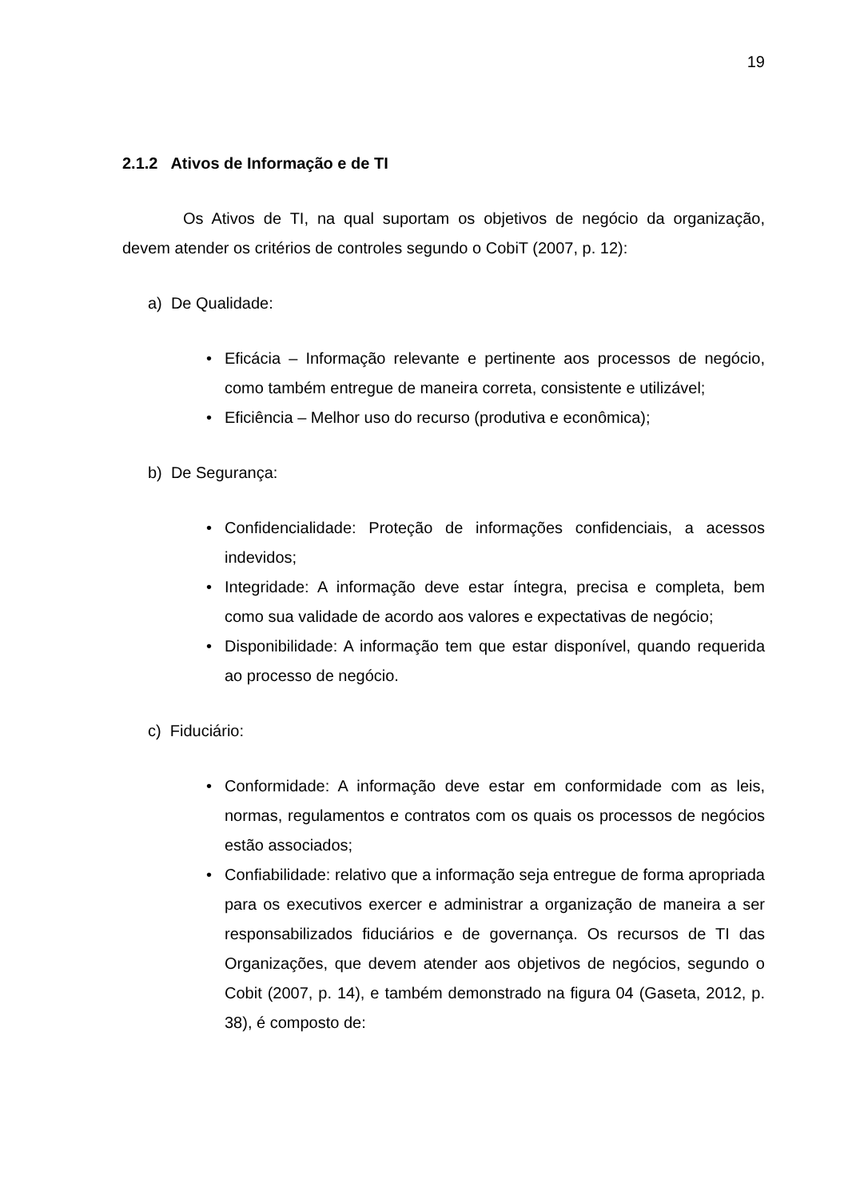19
2.1.2 Ativos de Informação e de TI
Os Ativos de TI, na qual suportam os objetivos de negócio da organização, devem atender os critérios de controles segundo o CobiT (2007, p. 12):
a) De Qualidade:
• Eficácia – Informação relevante e pertinente aos processos de negócio, como também entregue de maneira correta, consistente e utilizável;
• Eficiência – Melhor uso do recurso (produtiva e econômica);
b) De Segurança:
• Confidencialidade: Proteção de informações confidenciais, a acessos indevidos;
• Integridade: A informação deve estar íntegra, precisa e completa, bem como sua validade de acordo aos valores e expectativas de negócio;
• Disponibilidade: A informação tem que estar disponível, quando requerida ao processo de negócio.
c) Fiduciário:
• Conformidade: A informação deve estar em conformidade com as leis, normas, regulamentos e contratos com os quais os processos de negócios estão associados;
• Confiabilidade: relativo que a informação seja entregue de forma apropriada para os executivos exercer e administrar a organização de maneira a ser responsabilizados fiduciários e de governança. Os recursos de TI das Organizações, que devem atender aos objetivos de negócios, segundo o Cobit (2007, p. 14), e também demonstrado na figura 04 (Gaseta, 2012, p. 38), é composto de: